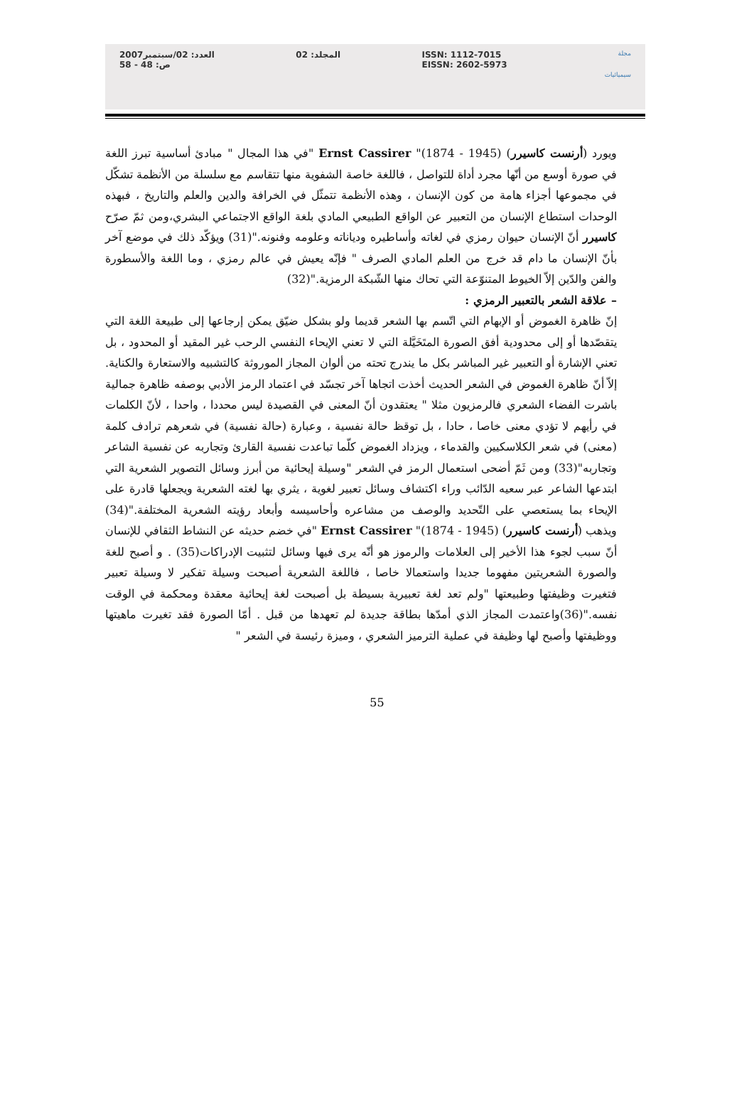مجلة
سيميائيات
ISSN: 1112-7015
EISSN: 2602-5973
المجلد: 02 العدد: 02/سبتمبر2007
ص: 48 - 58
ويورد (أرنست كاسيرر) (1945 - 1874)" Ernst Cassirer "في هذا المجال " مبادئ أساسية تبرز اللغة في صورة أوسع من أنّها مجرد أداة للتواصل ، فاللغة خاصة الشفوية منها تتقاسم مع سلسلة من الأنظمة تشكّل في مجموعها أجزاء هامة من كون الإنسان ، وهذه الأنظمة تتمثّل في الخرافة والدين والعلم والتاريخ ، فبهذه الوحدات استطاع الإنسان من التعبير عن الواقع الطبيعي المادي بلغة الواقع الاجتماعي البشري،ومن ثمّ صرّح كاسيرر أنّ الإنسان حيوان رمزي في لغاته وأساطيره ودياناته وعلومه وفنونه."(31) ويؤكّد ذلك في موضع آخر بأنّ الإنسان ما دام قد خرج من العلم المادي الصرف " فإنّه يعيش في عالم رمزي ، وما اللغة والأسطورة والفن والدّين إلاّ الخيوط المتنوّعة التي تحاك منها الشّبكة الرمزية."(32)
– علاقة الشعر بالتعبير الرمزي :
إنّ ظاهرة الغموض أو الإبهام التي اتّسم بها الشعر قديما ولو بشكل ضيّق يمكن إرجاعها إلى طبيعة اللغة التي يتقصّدها أو إلى محدودية أفق الصورة المتَخَيَّلة التي لا تعني الإيحاء النفسي الرحب غير المقيد أو المحدود ، بل تعني الإشارة أو التعبير غير المباشر بكل ما يندرج تحته من ألوان المجاز الموروثة كالتشبيه والاستعارة والكناية. إلاّ أنّ ظاهرة الغموض في الشعر الحديث أخذت اتجاها آخر تجسّد في اعتماد الرمز الأدبي بوصفه ظاهرة جمالية باشرت الفضاء الشعري فالرمزيون مثلا " يعتقدون أنّ المعنى في القصيدة ليس محددا ، واحدا ، لأنّ الكلمات في رأيهم لا تؤدي معنى خاصا ، حادا ، بل توقظ حالة نفسية ، وعبارة (حالة نفسية) في شعرهم ترادف كلمة (معنى) في شعر الكلاسكيين والقدماء ، ويزداد الغموض كلّما تباعدت نفسية القارئ وتجاربه عن نفسية الشاعر وتجاربه"(33) ومن ثَمّ أضحى استعمال الرمز في الشعر "وسيلة إيحائية من أبرز وسائل التصوير الشعرية التي ابتدعها الشاعر عبر سعيه الدّائب وراء اكتشاف وسائل تعبير لغوية ، يثري بها لغته الشعرية ويجعلها قادرة على الإيحاء بما يستعصي على التّحديد والوصف من مشاعره وأحاسيسه وأبعاد رؤيته الشعرية المختلفة."(34) ويذهب (أرنست كاسيرر) (1945 - 1874)" Ernst Cassirer "في خضم حديثه عن النشاط الثقافي للإنسان أنّ سبب لجوء هذا الأخير إلى العلامات والرموز هو أنّه يرى فيها وسائل لتثبيت الإدراكات(35) . و أصبح للغة والصورة الشعريتين مفهوما جديدا واستعمالا خاصا ، فاللغة الشعرية أصبحت وسيلة تفكير لا وسيلة تعبير فتغيرت وظيفتها وطبيعتها "ولم تعد لغة تعبيرية بسيطة بل أصبحت لغة إيحائية معقدة ومحكمة في الوقت نفسه."(36)واعتمدت المجاز الذي أمدّها بطاقة جديدة لم تعهدها من قبل . أمّا الصورة فقد تغيرت ماهيتها ووظيفتها وأصبح لها وظيفة في عملية الترميز الشعري ، وميزة رئيسة في الشعر "
55